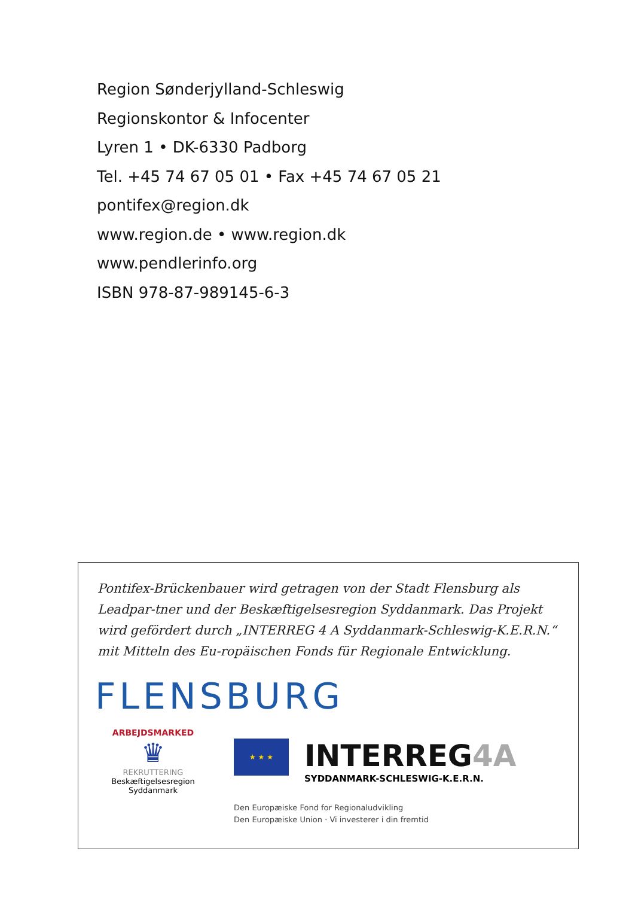Region Sønderjylland-Schleswig
Regionskontor & Infocenter
Lyren 1 • DK-6330 Padborg
Tel. +45 74 67 05 01 • Fax +45 74 67 05 21
pontifex@region.dk
www.region.de • www.region.dk
www.pendlerinfo.org
ISBN 978-87-989145-6-3
Pontifex-Brückenbauer wird getragen von der Stadt Flensburg als Leadpar-tner und der Beskæftigelsesregion Syddanmark. Das Projekt wird gefördert durch „INTERREG 4 A Syddanmark-Schleswig-K.E.R.N.“ mit Mitteln des Eu-ropäischen Fonds für Regionale Entwicklung.
FLENSBURG
ARBEJDSMARKED
♛
REKRUTTERING
Beskæftigelsesregion
Syddanmark
★ ★ ★
INTERREG4A
SYDDANMARK-SCHLESWIG-K.E.R.N.
Den Europæiske Fond for Regionaludvikling
Den Europæiske Union · Vi investerer i din fremtid